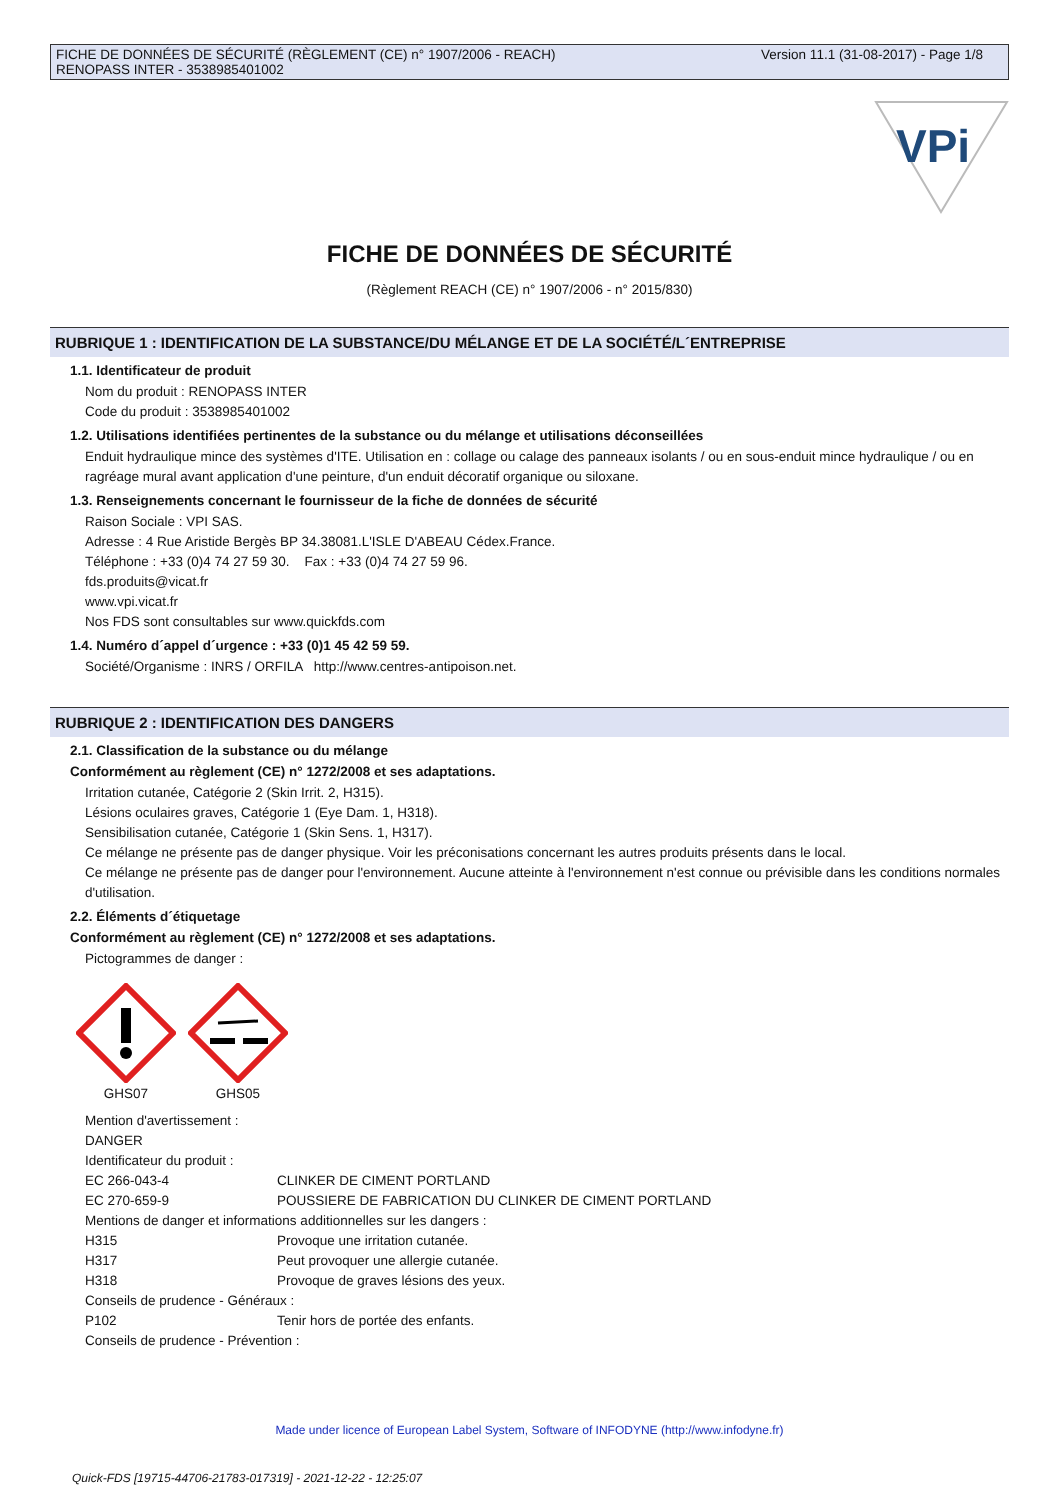FICHE DE DONNÉES DE SÉCURITÉ (RÈGLEMENT (CE) n° 1907/2006 - REACH)
RENOPASS INTER - 3538985401002
Version 11.1 (31-08-2017) - Page 1/8
VPi
FICHE DE DONNÉES DE SÉCURITÉ
(Règlement REACH (CE) n° 1907/2006 - n° 2015/830)
RUBRIQUE 1 : IDENTIFICATION DE LA SUBSTANCE/DU MÉLANGE ET DE LA SOCIÉTÉ/L´ENTREPRISE
1.1. Identificateur de produit
Nom du produit : RENOPASS INTER
Code du produit : 3538985401002
1.2. Utilisations identifiées pertinentes de la substance ou du mélange et utilisations déconseillées
Enduit hydraulique mince des systèmes d'ITE. Utilisation en : collage ou calage des panneaux isolants / ou en sous-enduit mince hydraulique / ou en ragréage mural avant application d'une peinture, d'un enduit décoratif organique ou siloxane.
1.3. Renseignements concernant le fournisseur de la fiche de données de sécurité
Raison Sociale : VPI SAS.
Adresse : 4 Rue Aristide Bergès BP 34.38081.L'ISLE D'ABEAU Cédex.France.
Téléphone : +33 (0)4 74 27 59 30. Fax : +33 (0)4 74 27 59 96.
fds.produits@vicat.fr
www.vpi.vicat.fr
Nos FDS sont consultables sur www.quickfds.com
1.4. Numéro d´appel d´urgence : +33 (0)1 45 42 59 59.
Société/Organisme : INRS / ORFILA http://www.centres-antipoison.net.
RUBRIQUE 2 : IDENTIFICATION DES DANGERS
2.1. Classification de la substance ou du mélange
Conformément au règlement (CE) n° 1272/2008 et ses adaptations.
Irritation cutanée, Catégorie 2 (Skin Irrit. 2, H315).
Lésions oculaires graves, Catégorie 1 (Eye Dam. 1, H318).
Sensibilisation cutanée, Catégorie 1 (Skin Sens. 1, H317).
Ce mélange ne présente pas de danger physique. Voir les préconisations concernant les autres produits présents dans le local.
Ce mélange ne présente pas de danger pour l'environnement. Aucune atteinte à l'environnement n'est connue ou prévisible dans les conditions normales d'utilisation.
2.2. Éléments d´étiquetage
Conformément au règlement (CE) n° 1272/2008 et ses adaptations.
Pictogrammes de danger :
GHS07
GHS05
Mention d'avertissement :
DANGER
Identificateur du produit :
| EC 266-043-4 | CLINKER DE CIMENT PORTLAND |
| EC 270-659-9 | POUSSIERE DE FABRICATION DU CLINKER DE CIMENT PORTLAND |
| Mentions de danger et informations additionnelles sur les dangers : | |
| H315 | Provoque une irritation cutanée. |
| H317 | Peut provoquer une allergie cutanée. |
| H318 | Provoque de graves lésions des yeux. |
| Conseils de prudence - Généraux : | |
| P102 | Tenir hors de portée des enfants. |
| Conseils de prudence - Prévention : | |
Made under licence of European Label System, Software of INFODYNE (http://www.infodyne.fr)
Quick-FDS [19715-44706-21783-017319] - 2021-12-22 - 12:25:07